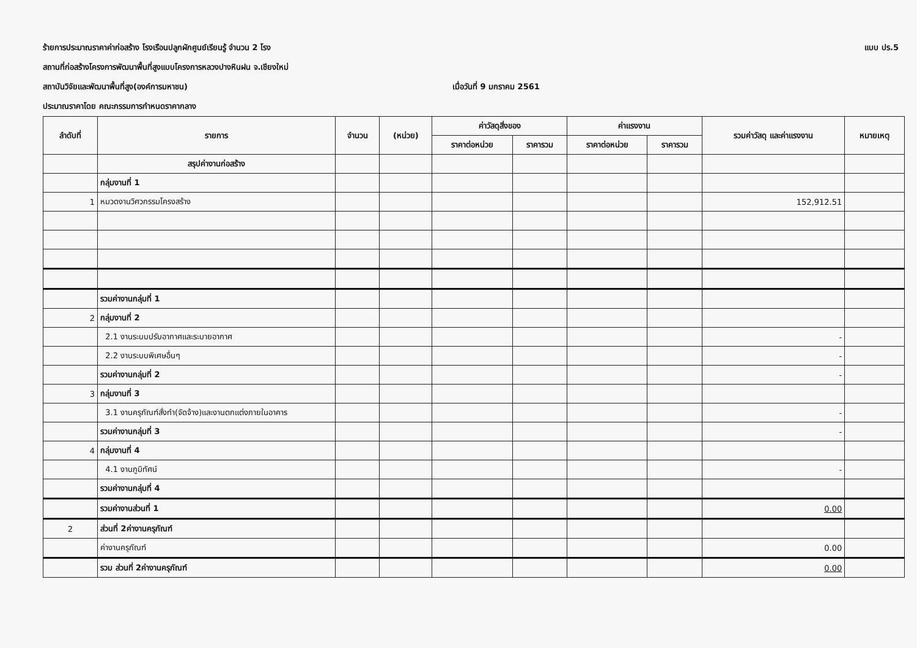ร้ายการประมาณราคาค่าก่อสร้าง โรงเรือนปลูกผักศูนย์เรียนรู้ จำนวน 2 โรง แบบ ปร.5
สถานที่ก่อสร้างโครงการพัฒนาพื้นที่สูงแบบโครงการหลวงปางหินฝน จ.เชียงใหม่
สถาบันวิจัยและพัฒนาพื้นที่สูง(องค์การมหาชน) เมื่อวันที่ 9 มกราคม 2561
ประมาณราคาโดย คณะกรรมการกำหนดราคากลาง
| ลำดับที่ | รายการ | จำนวน | (หน่วย) | ค่าวัสดุสิ่งของ | | ค่าแรงงาน | | รวมค่าวัสดุ และค่าแรงงาน | หมายเหตุ |
| --- | --- | --- | --- | --- | --- | --- | --- | --- | --- |
| | | | | ราคาต่อหน่วย | ราคารวม | ราคาต่อหน่วย | ราคารวม | | |
| | สรุปค่างานก่อสร้าง | | | | | | | | |
| | กลุ่มงานที่ 1 | | | | | | | | |
| 1 | หมวดงานวิศวกรรมโครงสร้าง | | | | | | | 152,912.51 | |
| | รวมค่างานกลุ่มที่ 1 | | | | | | | | |
| 2 | กลุ่มงานที่ 2 | | | | | | | | |
| | 2.1 งานระบบปรับอากาศและระบายอากาศ | | | | | | | - | |
| | 2.2 งานระบบพิเศษอื่นๆ | | | | | | | - | |
| | รวมค่างานกลุ่มที่ 2 | | | | | | | - | |
| 3 | กลุ่มงานที่ 3 | | | | | | | | |
| | 3.1 งานครุภัณฑ์สั่งทำ(จัดจ้าง)และงานตกแต่งภายในอาคาร | | | | | | | - | |
| | รวมค่างานกลุ่มที่ 3 | | | | | | | - | |
| 4 | กลุ่มงานที่ 4 | | | | | | | | |
| | 4.1 งานภูมิทัศน์ | | | | | | | - | |
| | รวมค่างานกลุ่มที่ 4 | | | | | | | | |
| | รวมค่างานส่วนที่ 1 | | | | | | | 0.00 | |
| 2 | ส่วนที่ 2ค่างานครุภัณฑ์ | | | | | | | | |
| | ค่างานครุภัณฑ์ | | | | | | | 0.00 | |
| | รวม ส่วนที่ 2ค่างานครุภัณฑ์ | | | | | | | 0.00 | |